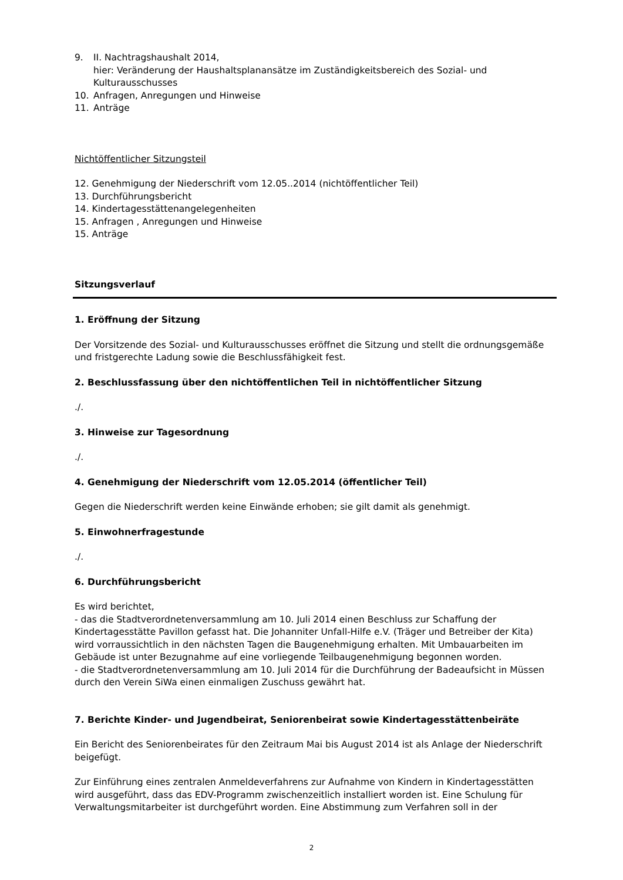9. II. Nachtragshaushalt 2014,
hier: Veränderung der Haushaltsplanansätze im Zuständigkeitsbereich des Sozial- und Kulturausschusses
10. Anfragen, Anregungen und Hinweise
11. Anträge
Nichtöffentlicher Sitzungsteil
12. Genehmigung der Niederschrift vom 12.05..2014 (nichtöffentlicher Teil)
13. Durchführungsbericht
14. Kindertagesstättenangelegenheiten
15. Anfragen , Anregungen und Hinweise
15. Anträge
Sitzungsverlauf
1. Eröffnung der Sitzung
Der Vorsitzende des Sozial- und Kulturausschusses eröffnet die Sitzung und stellt die ordnungsgemäße und fristgerechte Ladung sowie die Beschlussfähigkeit fest.
2. Beschlussfassung über den nichtöffentlichen Teil in nichtöffentlicher Sitzung
./.
3. Hinweise zur Tagesordnung
./.
4. Genehmigung der Niederschrift vom 12.05.2014 (öffentlicher Teil)
Gegen die Niederschrift werden keine Einwände erhoben; sie gilt damit als genehmigt.
5. Einwohnerfragestunde
./.
6. Durchführungsbericht
Es wird berichtet,
- das die Stadtverordnetenversammlung am 10. Juli 2014 einen Beschluss zur Schaffung der Kindertagesstätte Pavillon gefasst hat. Die Johanniter Unfall-Hilfe e.V. (Träger und Betreiber der Kita) wird vorraussichtlich in den nächsten Tagen die Baugenehmigung erhalten. Mit Umbauarbeiten im Gebäude ist unter Bezugnahme auf eine vorliegende Teilbaugenehmigung begonnen worden.
- die Stadtverordnetenversammlung am 10. Juli 2014 für die Durchführung der Badeaufsicht in Müssen durch den Verein SiWa einen einmaligen Zuschuss gewährt hat.
7. Berichte Kinder- und Jugendbeirat, Seniorenbeirat sowie Kindertagesstättenbeiräte
Ein Bericht des Seniorenbeirates für den Zeitraum Mai bis August 2014 ist als Anlage der Niederschrift beigefügt.
Zur Einführung eines zentralen Anmeldeverfahrens zur Aufnahme von Kindern in Kindertagesstätten wird ausgeführt, dass das EDV-Programm zwischenzeitlich installiert worden ist. Eine Schulung für Verwaltungsmitarbeiter ist durchgeführt worden. Eine Abstimmung zum Verfahren soll in der
2